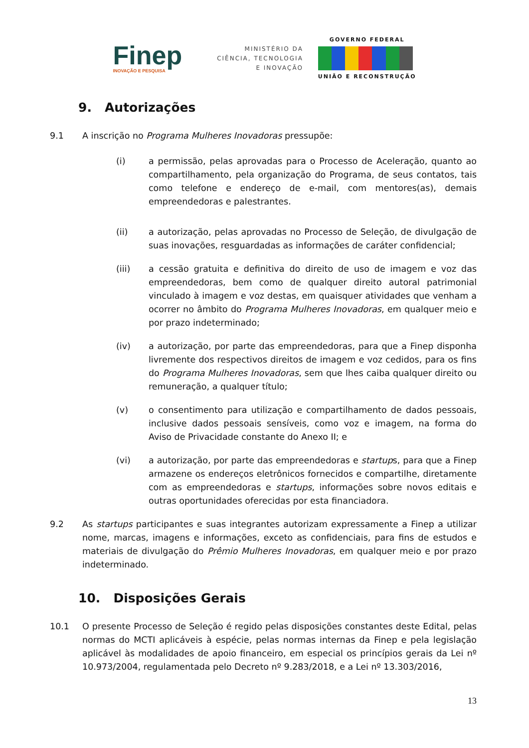Finep
INOVAÇÃO E PESQUISA
MINISTÉRIO DA
CIÊNCIA, TECNOLOGIA
E INOVAÇÃO
GOVERNO FEDERAL
UNIÃO E RECONSTRUÇÃO
9. Autorizações
9.1 A inscrição no Programa Mulheres Inovadoras pressupõe:
(i) a permissão, pelas aprovadas para o Processo de Aceleração, quanto ao compartilhamento, pela organização do Programa, de seus contatos, tais como telefone e endereço de e-mail, com mentores(as), demais empreendedoras e palestrantes.
(ii) a autorização, pelas aprovadas no Processo de Seleção, de divulgação de suas inovações, resguardadas as informações de caráter confidencial;
(iii) a cessão gratuita e definitiva do direito de uso de imagem e voz das empreendedoras, bem como de qualquer direito autoral patrimonial vinculado à imagem e voz destas, em quaisquer atividades que venham a ocorrer no âmbito do Programa Mulheres Inovadoras, em qualquer meio e por prazo indeterminado;
(iv) a autorização, por parte das empreendedoras, para que a Finep disponha livremente dos respectivos direitos de imagem e voz cedidos, para os fins do Programa Mulheres Inovadoras, sem que lhes caiba qualquer direito ou remuneração, a qualquer título;
(v) o consentimento para utilização e compartilhamento de dados pessoais, inclusive dados pessoais sensíveis, como voz e imagem, na forma do Aviso de Privacidade constante do Anexo II; e
(vi) a autorização, por parte das empreendedoras e startups, para que a Finep armazene os endereços eletrônicos fornecidos e compartilhe, diretamente com as empreendedoras e startups, informações sobre novos editais e outras oportunidades oferecidas por esta financiadora.
9.2 As startups participantes e suas integrantes autorizam expressamente a Finep a utilizar nome, marcas, imagens e informações, exceto as confidenciais, para fins de estudos e materiais de divulgação do Prêmio Mulheres Inovadoras, em qualquer meio e por prazo indeterminado.
10. Disposições Gerais
10.1 O presente Processo de Seleção é regido pelas disposições constantes deste Edital, pelas normas do MCTI aplicáveis à espécie, pelas normas internas da Finep e pela legislação aplicável às modalidades de apoio financeiro, em especial os princípios gerais da Lei nº 10.973/2004, regulamentada pelo Decreto nº 9.283/2018, e a Lei nº 13.303/2016,
13